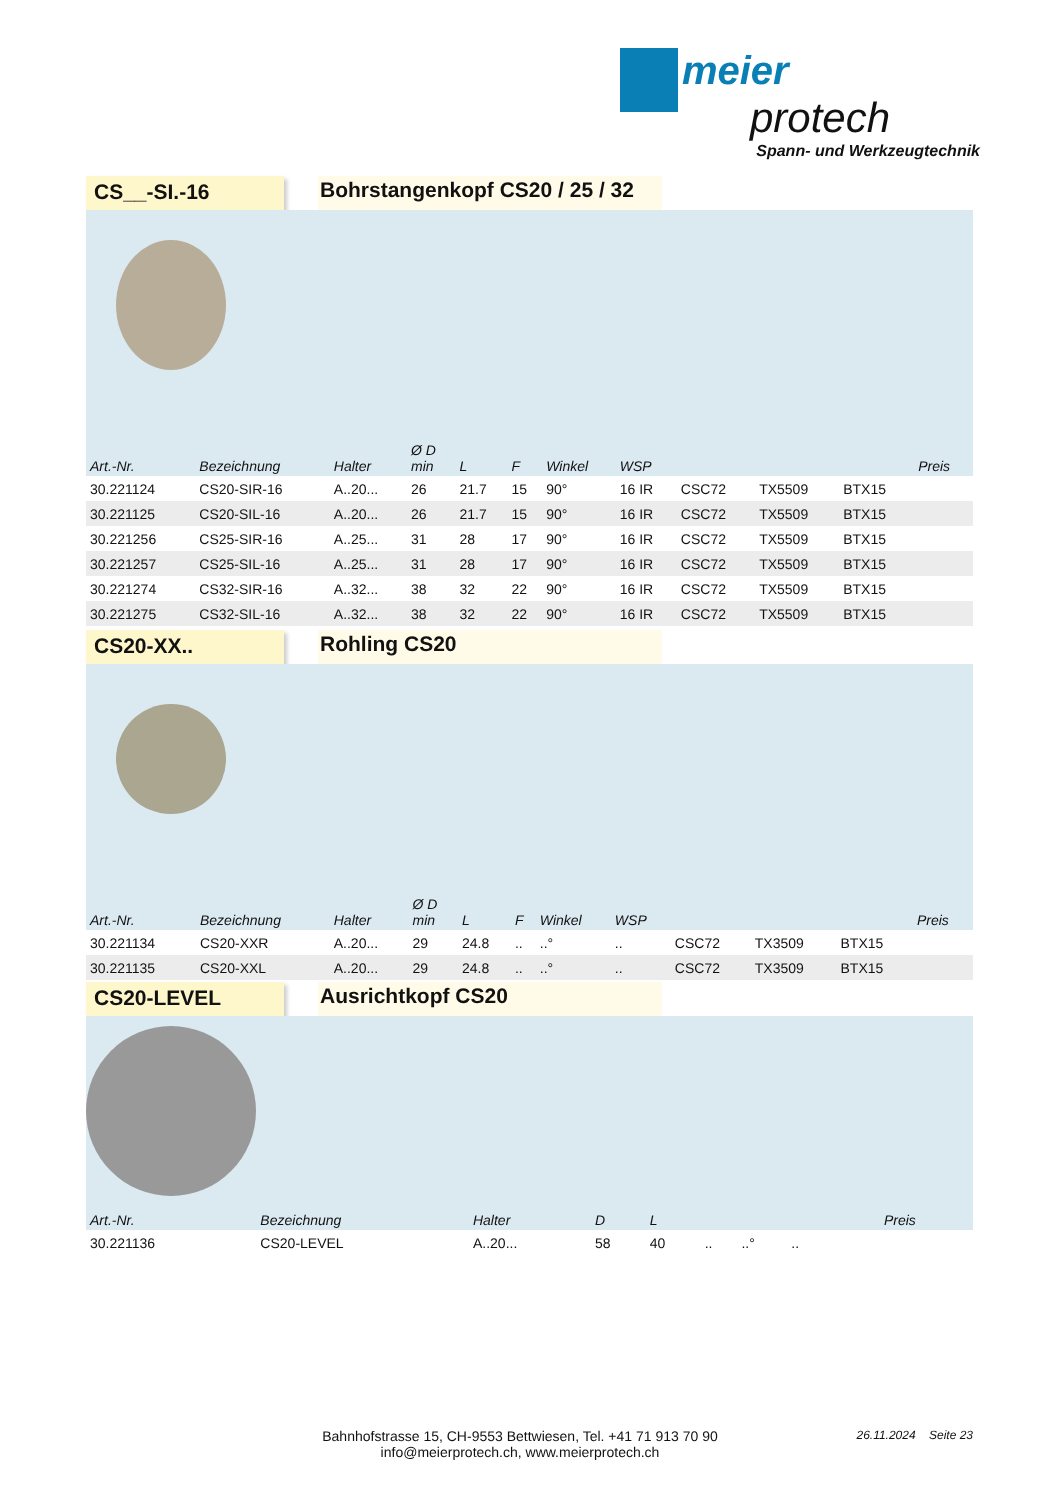meier
protech
Spann- und Werkzeugtechnik
CS__-SI.-16 Bohrstangenkopf CS20 / 25 / 32
| Art.-Nr. | Bezeichnung | Halter | Ø D min | L | F | Winkel | WSP | | | | Preis |
| --- | --- | --- | --- | --- | --- | --- | --- | --- | --- | --- | --- |
| 30.221124 | CS20-SIR-16 | A..20... | 26 | 21.7 | 15 | 90° | 16 IR | CSC72 | TX5509 | BTX15 | |
| 30.221125 | CS20-SIL-16 | A..20... | 26 | 21.7 | 15 | 90° | 16 IR | CSC72 | TX5509 | BTX15 | |
| 30.221256 | CS25-SIR-16 | A..25... | 31 | 28 | 17 | 90° | 16 IR | CSC72 | TX5509 | BTX15 | |
| 30.221257 | CS25-SIL-16 | A..25... | 31 | 28 | 17 | 90° | 16 IR | CSC72 | TX5509 | BTX15 | |
| 30.221274 | CS32-SIR-16 | A..32... | 38 | 32 | 22 | 90° | 16 IR | CSC72 | TX5509 | BTX15 | |
| 30.221275 | CS32-SIL-16 | A..32... | 38 | 32 | 22 | 90° | 16 IR | CSC72 | TX5509 | BTX15 | |
CS20-XX.. Rohling CS20
| Art.-Nr. | Bezeichnung | Halter | Ø D min | L | F | Winkel | WSP | | | | Preis |
| --- | --- | --- | --- | --- | --- | --- | --- | --- | --- | --- | --- |
| 30.221134 | CS20-XXR | A..20... | 29 | 24.8 | .. | ..° | .. | CSC72 | TX3509 | BTX15 | |
| 30.221135 | CS20-XXL | A..20... | 29 | 24.8 | .. | ..° | .. | CSC72 | TX3509 | BTX15 | |
CS20-LEVEL Ausrichtkopf CS20
| Art.-Nr. | Bezeichnung | Halter | D | L | | | | | | | Preis |
| --- | --- | --- | --- | --- | --- | --- | --- | --- | --- | --- | --- |
| 30.221136 | CS20-LEVEL | A..20... | 58 | 40 | .. | ..° | .. | | | | |
Bahnhofstrasse 15, CH-9553 Bettwiesen, Tel. +41 71 913 70 90
info@meierprotech.ch, www.meierprotech.ch
26.11.2024 Seite 23